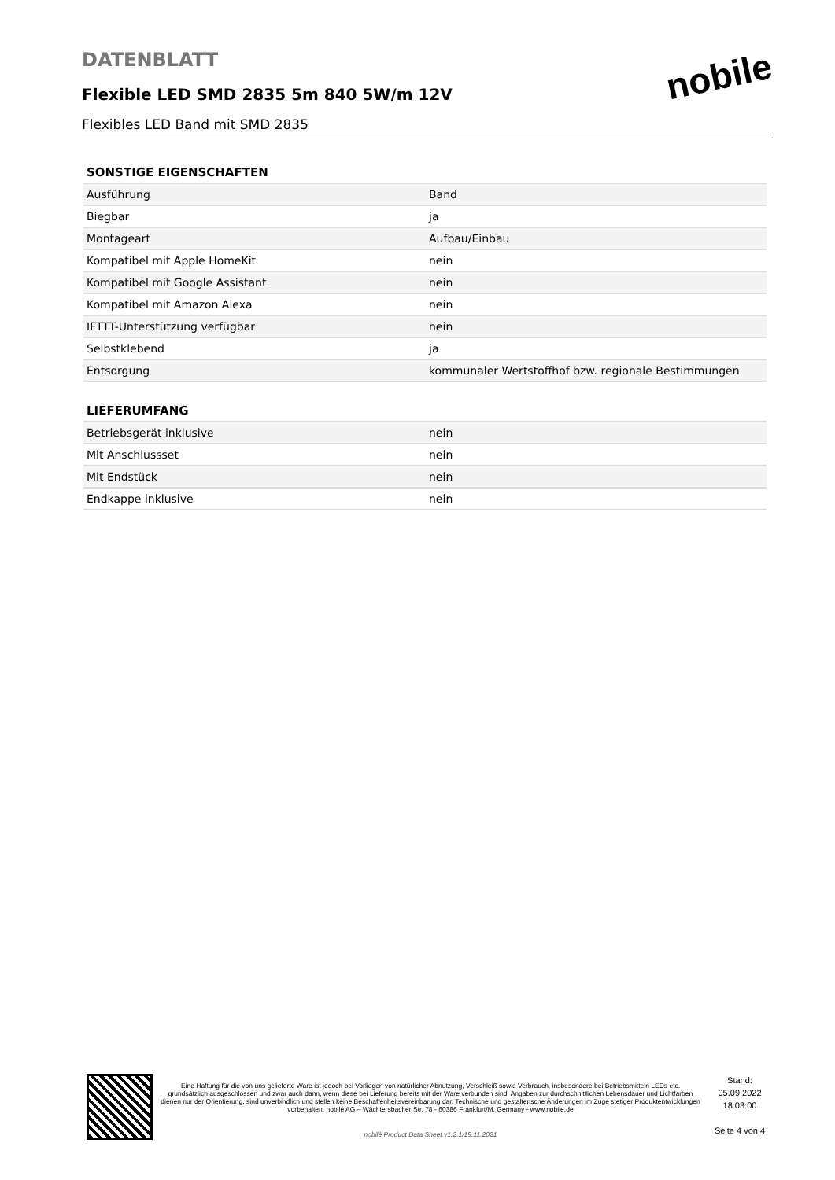DATENBLATT
Flexible LED SMD 2835 5m 840 5W/m 12V
Flexibles LED Band mit SMD 2835
nobile
SONSTIGE EIGENSCHAFTEN
| Ausführung | Band |
| Biegbar | ja |
| Montageart | Aufbau/Einbau |
| Kompatibel mit Apple HomeKit | nein |
| Kompatibel mit Google Assistant | nein |
| Kompatibel mit Amazon Alexa | nein |
| IFTTT-Unterstützung verfügbar | nein |
| Selbstklebend | ja |
| Entsorgung | kommunaler Wertstoffhof bzw. regionale Bestimmungen |
LIEFERUMFANG
| Betriebsgerät inklusive | nein |
| Mit Anschlussset | nein |
| Mit Endstück | nein |
| Endkappe inklusive | nein |
Eine Haftung für die von uns gelieferte Ware ist jedoch bei Vorliegen von natürlicher Abnutzung, Verschleiß sowie Verbrauch, insbesondere bei Betriebsmitteln LEDs etc. grundsätzlich ausgeschlossen und zwar auch dann, wenn diese bei Lieferung bereits mit der Ware verbunden sind. Angaben zur durchschnittlichen Lebensdauer und Lichtfarben dienen nur der Orientierung, sind unverbindlich und stellen keine Beschaffenheitsvereinbarung dar. Technische und gestalterische Änderungen im Zuge stetiger Produktentwicklungen vorbehalten. nobilé AG – Wächtersbacher Str. 78 - 60386 Frankfurt/M. Germany - www.nobile.de
nobilé Product Data Sheet v1.2.1/19.11.2021
Stand:
05.09.2022
18:03:00
Seite 4 von 4